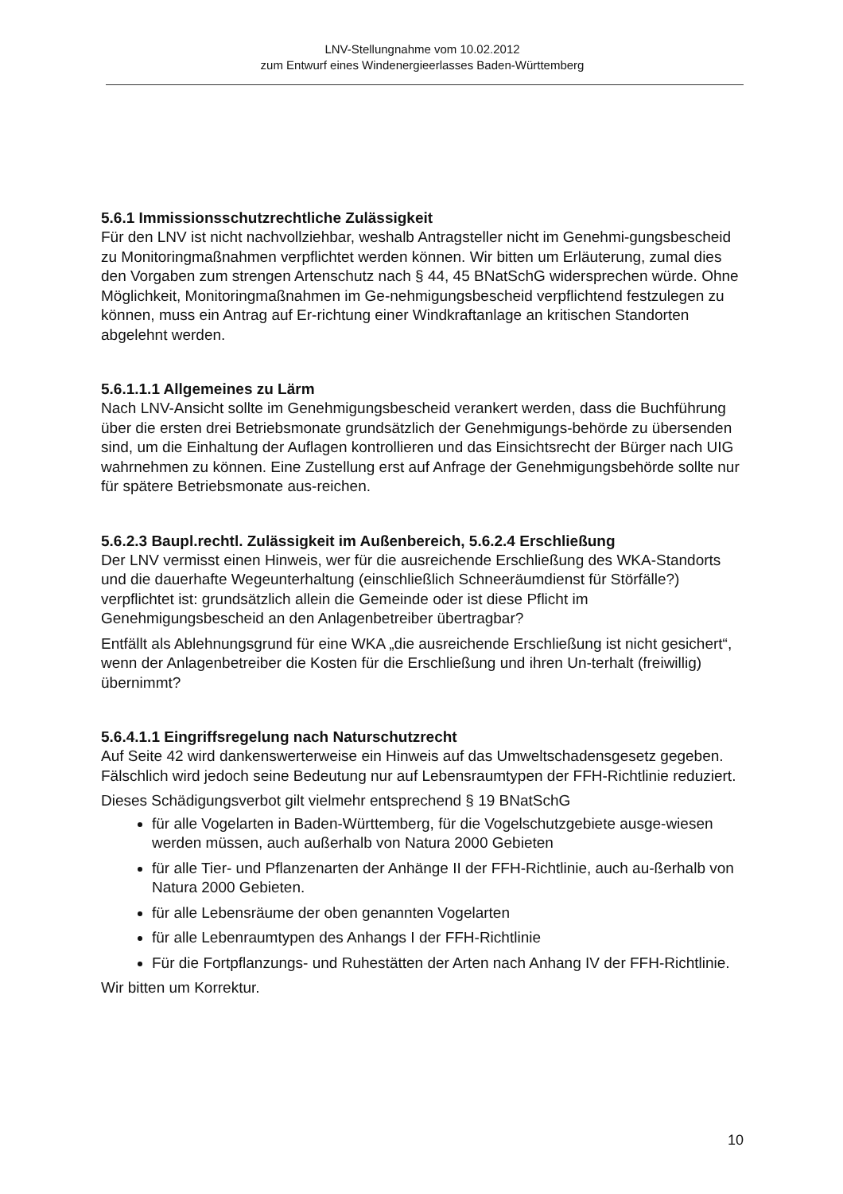LNV-Stellungnahme vom 10.02.2012
zum Entwurf eines Windenergieerlasses Baden-Württemberg
5.6.1 Immissionsschutzrechtliche Zulässigkeit
Für den LNV ist nicht nachvollziehbar, weshalb Antragsteller nicht im Genehmi-gungsbescheid zu Monitoringmaßnahmen verpflichtet werden können. Wir bitten um Erläuterung, zumal dies den Vorgaben zum strengen Artenschutz nach § 44, 45 BNatSchG widersprechen würde. Ohne Möglichkeit, Monitoringmaßnahmen im Ge-nehmigungsbescheid verpflichtend festzulegen zu können, muss ein Antrag auf Er-richtung einer Windkraftanlage an kritischen Standorten abgelehnt werden.
5.6.1.1.1 Allgemeines zu Lärm
Nach LNV-Ansicht sollte im Genehmigungsbescheid verankert werden, dass die Buchführung über die ersten drei Betriebsmonate grundsätzlich der Genehmigungs-behörde zu übersenden sind, um die Einhaltung der Auflagen kontrollieren und das Einsichtsrecht der Bürger nach UIG wahrnehmen zu können. Eine Zustellung erst auf Anfrage der Genehmigungsbehörde sollte nur für spätere Betriebsmonate aus-reichen.
5.6.2.3 Baupl.rechtl. Zulässigkeit im Außenbereich, 5.6.2.4 Erschließung
Der LNV vermisst einen Hinweis, wer für die ausreichende Erschließung des WKA-Standorts und die dauerhafte Wegeunterhaltung (einschließlich Schneeräumdienst für Störfälle?) verpflichtet ist: grundsätzlich allein die Gemeinde oder ist diese Pflicht im Genehmigungsbescheid an den Anlagenbetreiber übertragbar?
Entfällt als Ablehnungsgrund für eine WKA „die ausreichende Erschließung ist nicht gesichert“, wenn der Anlagenbetreiber die Kosten für die Erschließung und ihren Un-terhalt (freiwillig) übernimmt?
5.6.4.1.1 Eingriffsregelung nach Naturschutzrecht
Auf Seite 42 wird dankenswerterweise ein Hinweis auf das Umweltschadensgesetz gegeben. Fälschlich wird jedoch seine Bedeutung nur auf Lebensraumtypen der FFH-Richtlinie reduziert.
Dieses Schädigungsverbot gilt vielmehr entsprechend § 19 BNatSchG
für alle Vogelarten in Baden-Württemberg, für die Vogelschutzgebiete ausge-wiesen werden müssen, auch außerhalb von Natura 2000 Gebieten
für alle Tier- und Pflanzenarten der Anhänge II der FFH-Richtlinie, auch au-ßerhalb von Natura 2000 Gebieten.
für alle Lebensräume der oben genannten Vogelarten
für alle Lebenraumtypen des Anhangs I der FFH-Richtlinie
Für die Fortpflanzungs- und Ruhestätten der Arten nach Anhang IV der FFH-Richtlinie.
Wir bitten um Korrektur.
10